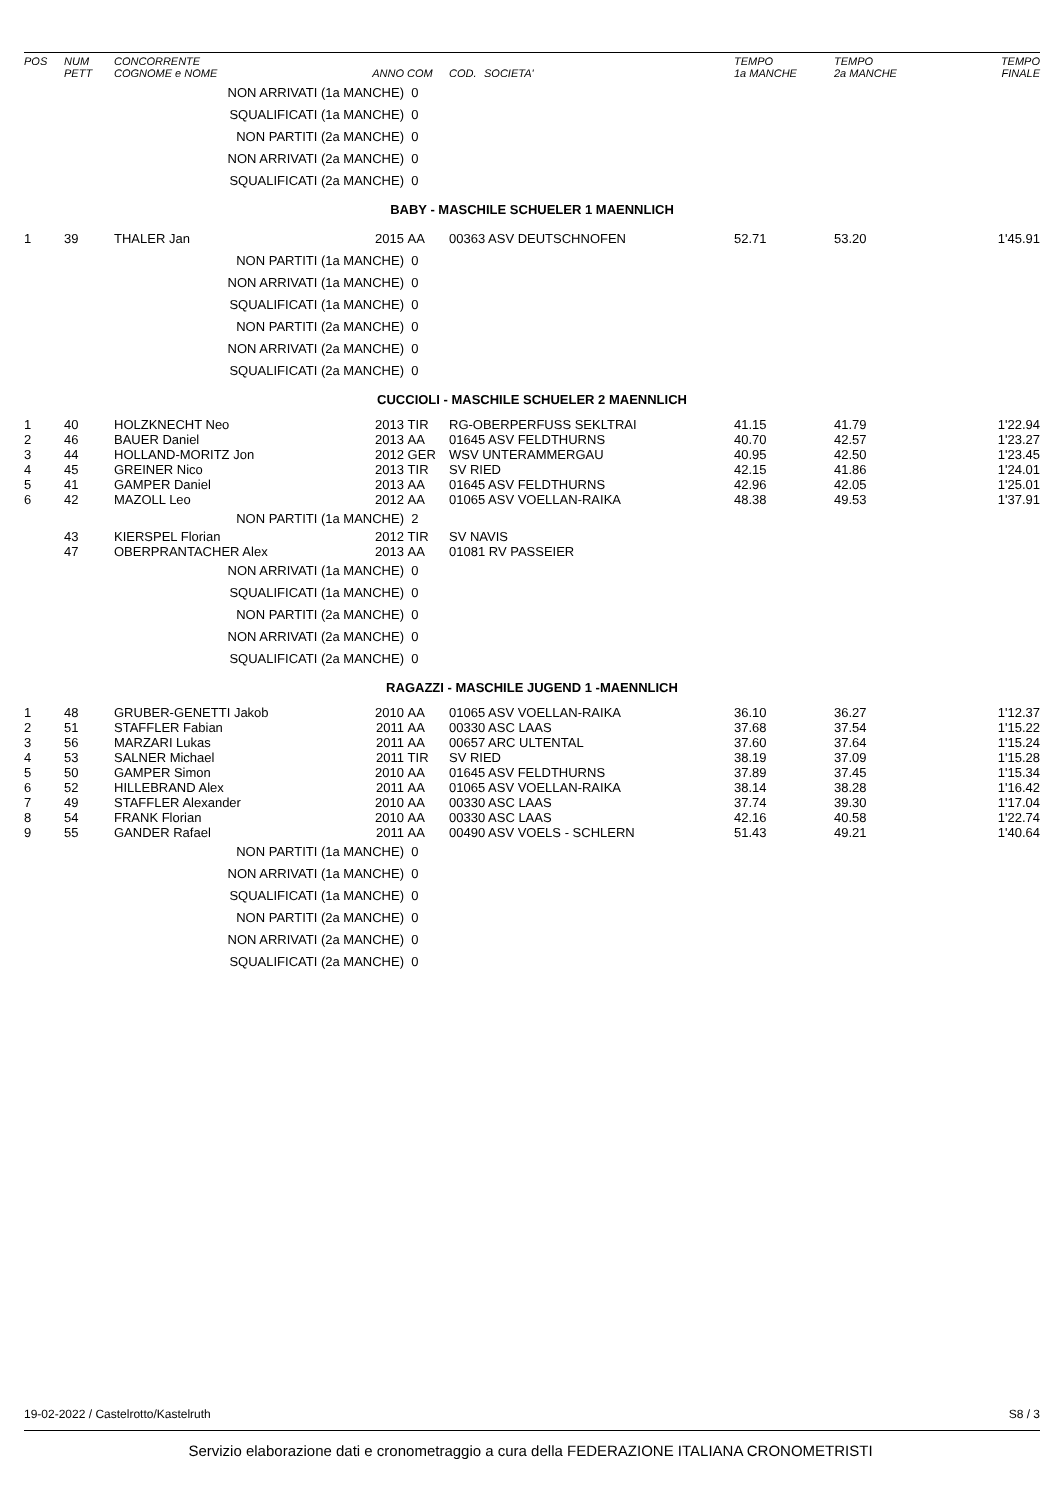| POS | NUM PETT | CONCORRENTE COGNOME e NOME | ANNO | COM | COD. | SOCIETA' | TEMPO 1a MANCHE | TEMPO 2a MANCHE | TEMPO FINALE |
| --- | --- | --- | --- | --- | --- | --- | --- | --- | --- |
| | | NON ARRIVATI (1a MANCHE) | | 0 | | | | | |
| | | SQUALIFICATI (1a MANCHE) | | 0 | | | | | |
| | | NON PARTITI (2a MANCHE) | | 0 | | | | | |
| | | NON ARRIVATI (2a MANCHE) | | 0 | | | | | |
| | | SQUALIFICATI (2a MANCHE) | | 0 | | | | | |
| BABY - MASCHILE SCHUELER 1 MAENNLICH | | | | | | | | | |
| 1 | 39 | THALER Jan | 2015 | AA | 00363 ASV DEUTSCHNOFEN | | 52.71 | 53.20 | 1'45.91 |
| | | NON PARTITI (1a MANCHE) | | 0 | | | | | |
| | | NON ARRIVATI (1a MANCHE) | | 0 | | | | | |
| | | SQUALIFICATI (1a MANCHE) | | 0 | | | | | |
| | | NON PARTITI (2a MANCHE) | | 0 | | | | | |
| | | NON ARRIVATI (2a MANCHE) | | 0 | | | | | |
| | | SQUALIFICATI (2a MANCHE) | | 0 | | | | | |
| CUCCIOLI - MASCHILE SCHUELER 2 MAENNLICH | | | | | | | | | |
| 1 | 40 | HOLZKNECHT Neo | 2013 | TIR | RG-OBERPERFUSS SEKLTRAI | | 41.15 | 41.79 | 1'22.94 |
| 2 | 46 | BAUER Daniel | 2013 | AA | 01645 ASV FELDTHURNS | | 40.70 | 42.57 | 1'23.27 |
| 3 | 44 | HOLLAND-MORITZ Jon | 2012 | GER | WSV UNTERAMMERGAU | | 40.95 | 42.50 | 1'23.45 |
| 4 | 45 | GREINER Nico | 2013 | TIR | SV RIED | | 42.15 | 41.86 | 1'24.01 |
| 5 | 41 | GAMPER Daniel | 2013 | AA | 01645 ASV FELDTHURNS | | 42.96 | 42.05 | 1'25.01 |
| 6 | 42 | MAZOLL Leo | 2012 | AA | 01065 ASV VOELLAN-RAIKA | | 48.38 | 49.53 | 1'37.91 |
| | | NON PARTITI (1a MANCHE) | | 2 | | | | | |
| | 43 | KIERSPEL Florian | 2012 | TIR | SV NAVIS | | | | |
| | 47 | OBERPRANTACHER Alex | 2013 | AA | 01081 RV PASSEIER | | | | |
| | | NON ARRIVATI (1a MANCHE) | | 0 | | | | | |
| | | SQUALIFICATI (1a MANCHE) | | 0 | | | | | |
| | | NON PARTITI (2a MANCHE) | | 0 | | | | | |
| | | NON ARRIVATI (2a MANCHE) | | 0 | | | | | |
| | | SQUALIFICATI (2a MANCHE) | | 0 | | | | | |
| RAGAZZI - MASCHILE JUGEND 1 -MAENNLICH | | | | | | | | | |
| 1 | 48 | GRUBER-GENETTI Jakob | 2010 | AA | 01065 ASV VOELLAN-RAIKA | | 36.10 | 36.27 | 1'12.37 |
| 2 | 51 | STAFFLER Fabian | 2011 | AA | 00330 ASC LAAS | | 37.68 | 37.54 | 1'15.22 |
| 3 | 56 | MARZARI Lukas | 2011 | AA | 00657 ARC ULTENTAL | | 37.60 | 37.64 | 1'15.24 |
| 4 | 53 | SALNER Michael | 2011 | TIR | SV RIED | | 38.19 | 37.09 | 1'15.28 |
| 5 | 50 | GAMPER Simon | 2010 | AA | 01645 ASV FELDTHURNS | | 37.89 | 37.45 | 1'15.34 |
| 6 | 52 | HILLEBRAND Alex | 2011 | AA | 01065 ASV VOELLAN-RAIKA | | 38.14 | 38.28 | 1'16.42 |
| 7 | 49 | STAFFLER Alexander | 2010 | AA | 00330 ASC LAAS | | 37.74 | 39.30 | 1'17.04 |
| 8 | 54 | FRANK Florian | 2010 | AA | 00330 ASC LAAS | | 42.16 | 40.58 | 1'22.74 |
| 9 | 55 | GANDER Rafael | 2011 | AA | 00490 ASV VOELS - SCHLERN | | 51.43 | 49.21 | 1'40.64 |
| | | NON PARTITI (1a MANCHE) | | 0 | | | | | |
| | | NON ARRIVATI (1a MANCHE) | | 0 | | | | | |
| | | SQUALIFICATI (1a MANCHE) | | 0 | | | | | |
| | | NON PARTITI (2a MANCHE) | | 0 | | | | | |
| | | NON ARRIVATI (2a MANCHE) | | 0 | | | | | |
| | | SQUALIFICATI (2a MANCHE) | | 0 | | | | | |
19-02-2022 / Castelrotto/Kastelruth S8 / 3
Servizio elaborazione dati e cronometraggio a cura della FEDERAZIONE ITALIANA CRONOMETRISTI